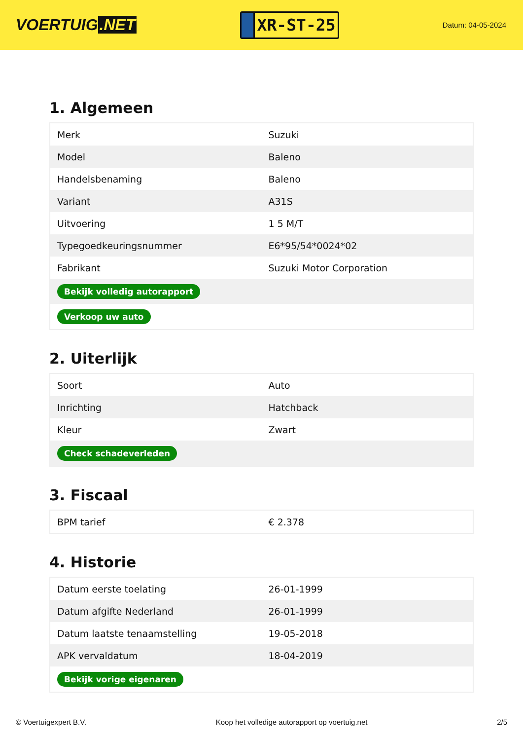VOERTUIG.NET
XR-ST-25
Datum: 04-05-2024
1. Algemeen
| Merk | Suzuki |
| Model | Baleno |
| Handelsbenaming | Baleno |
| Variant | A31S |
| Uitvoering | 1 5 M/T |
| Typegoedkeuringsnummer | E6*95/54*0024*02 |
| Fabrikant | Suzuki Motor Corporation |
| Bekijk volledig autorapport | |
| Verkoop uw auto | |
2. Uiterlijk
| Soort | Auto |
| Inrichting | Hatchback |
| Kleur | Zwart |
| Check schadeverleden | |
3. Fiscaal
| BPM tarief | € 2.378 |
4. Historie
| Datum eerste toelating | 26-01-1999 |
| Datum afgifte Nederland | 26-01-1999 |
| Datum laatste tenaamstelling | 19-05-2018 |
| APK vervaldatum | 18-04-2019 |
| Bekijk vorige eigenaren | |
© Voertuigexpert B.V. Koop het volledige autorapport op voertuig.net 2/5